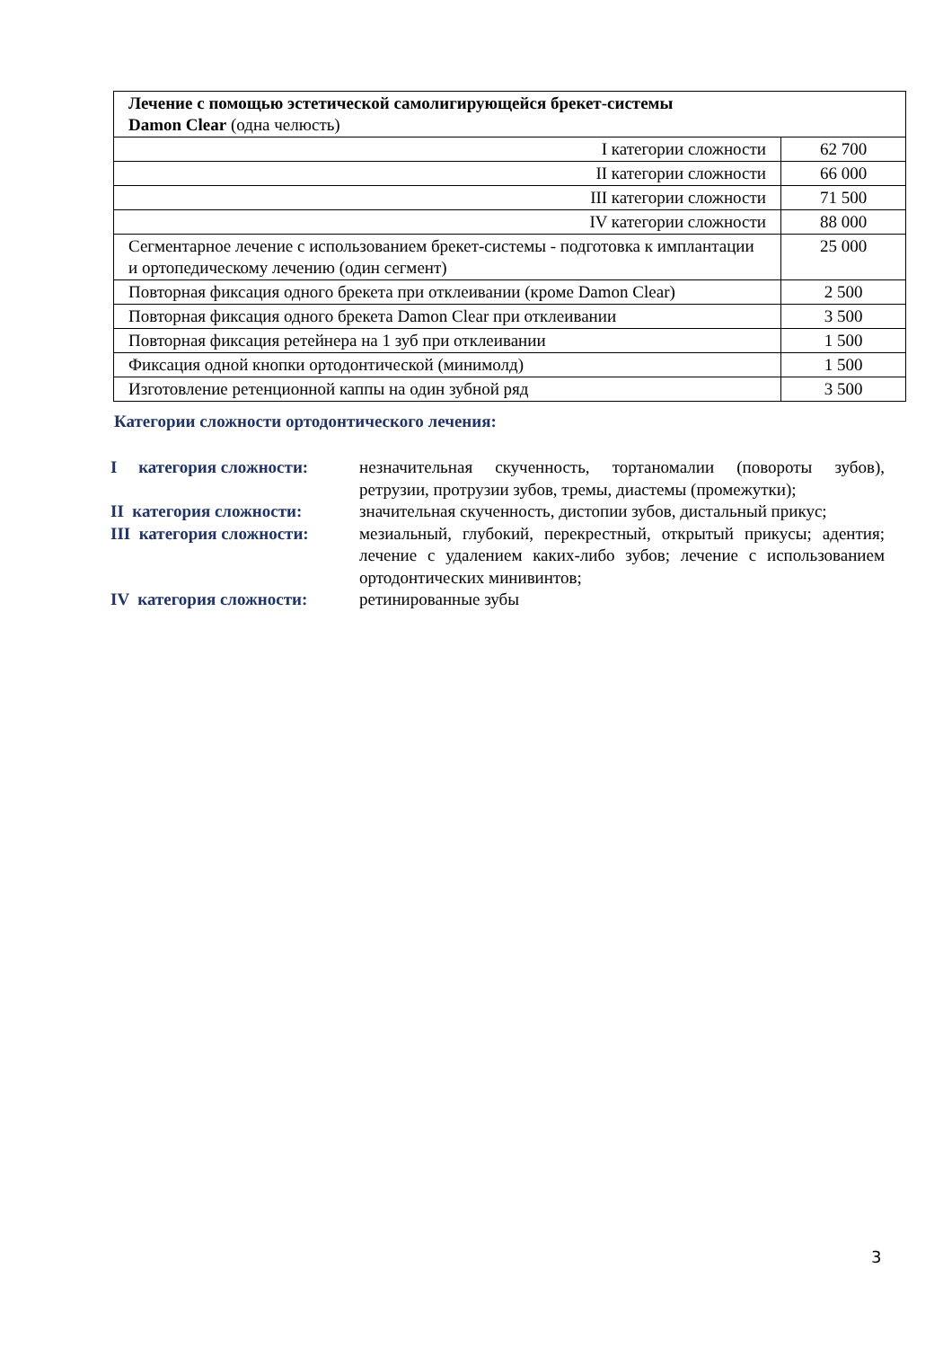| Лечение с помощью эстетической самолигирующейся брекет-системы Damon Clear (одна челюсть) | |
| I категории сложности | 62 700 |
| II категории сложности | 66 000 |
| III категории сложности | 71 500 |
| IV категории сложности | 88 000 |
| Сегментарное лечение с использованием брекет-системы - подготовка к имплантации и ортопедическому лечению (один сегмент) | 25 000 |
| Повторная фиксация одного брекета при отклеивании (кроме Damon Clear) | 2 500 |
| Повторная фиксация одного брекета Damon Clear при отклеивании | 3 500 |
| Повторная фиксация ретейнера на 1 зуб при отклеивании | 1 500 |
| Фиксация одной кнопки ортодонтической (минимолд) | 1 500 |
| Изготовление ретенционной каппы на один зубной ряд | 3 500 |
Категории сложности ортодонтического лечения:
| I категория сложности: | незначительная скученность, тортаномалии (повороты зубов), ретрузии, протрузии зубов, тремы, диастемы (промежутки); |
| II категория сложности: | значительная скученность, дистопии зубов, дистальный прикус; |
| III категория сложности: | мезиальный, глубокий, перекрестный, открытый прикусы; адентия; лечение с удалением каких-либо зубов; лечение с использованием ортодонтических минивинтов; |
| IV категория сложности: | ретинированные зубы |
3